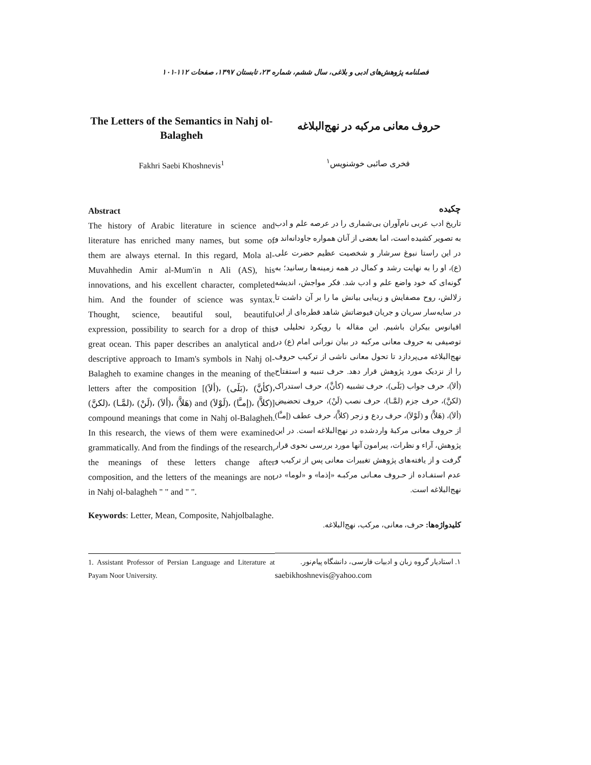فصلنامه پژوهش‌های ادبی و بلاغی، سال ششم، شماره ۲۳، تابستان ۱۳۹۷، صفحات ۱۱۲-۱۰۱
The Letters of the Semantics in Nahj ol-Balagheh
Fakhri Saebi Khoshnevis<sup>1</sup>
Abstract
The history of Arabic literature in science and literature has enriched many names, but some of them are always eternal. In this regard, Mola al-Muvahhedin Amir al-Mum'in n Ali (AS), his innovations, and his excellent character, completed him. And the founder of science was syntax. Thought, science, beautiful soul, beautiful expression, possibility to search for a drop of this great ocean. This paper describes an analytical and descriptive approach to Imam's symbols in Nahj ol-Balagheh to examine changes in the meaning of the letters after the composition [(ألاَ)، (بَلَی)، (کأنَّ)، (لکنَّ)، (لمَّـا)، (لَنْ)، (ألاَ)، (هَلاَّ) and (لَوْلاَ)، (إمـَّا)، (کلاَّ)] compound meanings that come in Nahj ol-Balagheh. In this research, the views of them were examined grammatically. And from the findings of the research, the meanings of these letters change after composition, and the letters of the meanings are not in Nahj ol-balagheh " " and " ".
Keywords: Letter, Mean, Composite, Nahjolbalaghe.
1. Assistant Professor of Persian Language and Literature at Payam Noor University.
حروف معانی مرکبه در نهج‌البلاغه
فخری صائبی خوشنویس<sup>۱</sup>
چکیده
تاریخ ادب عربی نام‌آوران بی‌شماری را در عرصه علم و ادب به تصویر کشیده است، اما بعضی از آنان همواره جاودانه‌اند و در این راستا نبوغ سرشار و شخصیت عظیم حضرت علی (ع)، او را به نهایت رشد و کمال در همه زمینه‌ها رسانید؛ به گونه‌ای که خود واضع علم و ادب شد. فکر مواجش، اندیشه زلالش، روح مصفایش و زیبایی بیانش ما را بر آن داشت تا در سایه‌سار سریان و جریان فیوضاتش شاهد قطره‌ای از این اقیانوس بیکران باشیم. این مقاله با رویکرد تحلیلی و توصیفی به حروف معانی مرکبه در بیان نورانی امام (ع) در نهج‌البلاغه می‌پردازد تا تحول معانی ناشی از ترکیب حروف را از نزدیک مورد پژوهش قرار دهد. حرف تنبیه و استفتاح (ألاَ)، حرف جواب (بَلَی)، حرف تشبیه (کأنَّ)، حرف استدراک (لکنَّ)، حرف جزم (لمَّـا)، حرف نصب (لَنْ)، حروف تحضیض (ألاَ)، (هَلاَّ) و (لَوْلاَ)، حرف ردع و زجر (کلاَّ)، حرف عطف (إمـَّا) از حروف معانی مرکبهٔ واردشده در نهج‌البلاغه است. در این پژوهش، آراء و نظرات، پیرامون آنها مورد بررسی نحوی قرار گرفت و از یافته‌های پژوهش تغییرات معانی پس از ترکیب و عدم استفـاده از حـروف معـانی مرکبـه «إذما» و «لوما» در نهج‌البلاغه است.
کلیدواژه‌ها: حرف، معانی، مرکب، نهج‌البلاغه.
۱. استادیار گروه زبان و ادبیات فارسی، دانشگاه پیام‌نور.
saebikhoshnevis@yahoo.com